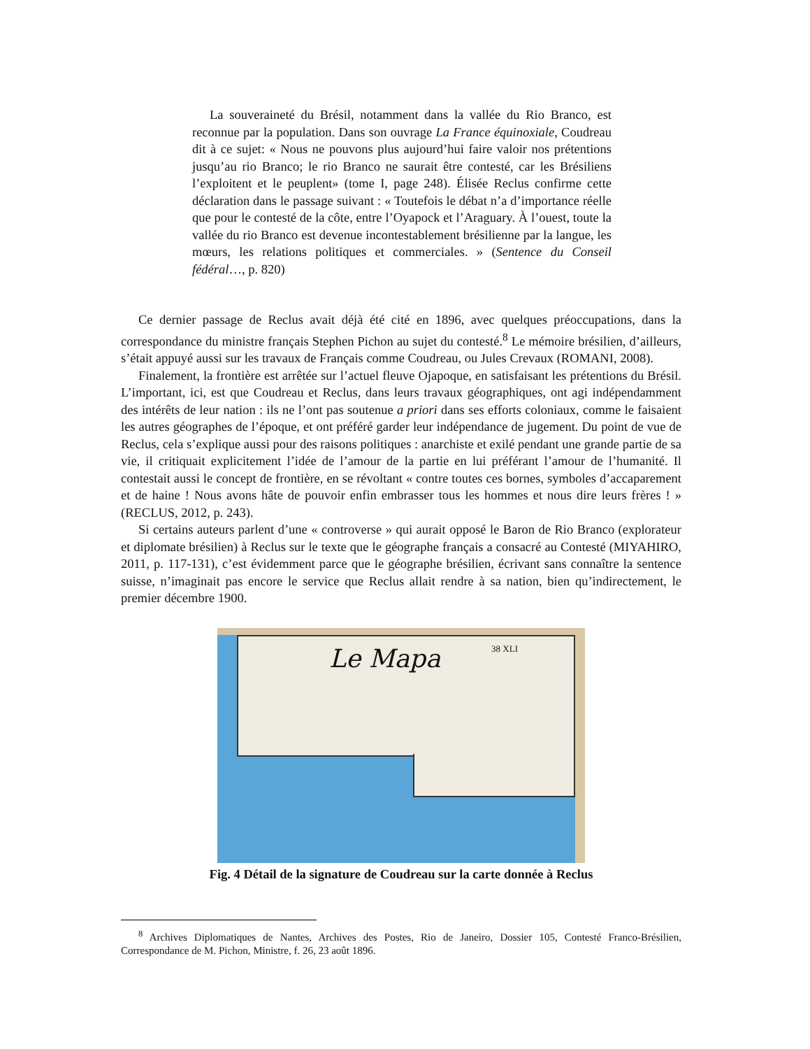La souveraineté du Brésil, notamment dans la vallée du Rio Branco, est reconnue par la population. Dans son ouvrage La France équinoxiale, Coudreau dit à ce sujet: « Nous ne pouvons plus aujourd’hui faire valoir nos prétentions jusqu’au rio Branco; le rio Branco ne saurait être contesté, car les Brésiliens l’exploitent et le peuplent» (tome I, page 248). Élisée Reclus confirme cette déclaration dans le passage suivant : « Toutefois le débat n’a d’importance réelle que pour le contesté de la côte, entre l’Oyapock et l’Araguary. À l’ouest, toute la vallée du rio Branco est devenue incontestablement brésilienne par la langue, les mœurs, les relations politiques et commerciales. » (Sentence du Conseil fédéral…, p. 820)
Ce dernier passage de Reclus avait déjà été cité en 1896, avec quelques préoccupations, dans la correspondance du ministre français Stephen Pichon au sujet du contesté.<sup>8</sup> Le mémoire brésilien, d’ailleurs, s’était appuyé aussi sur les travaux de Français comme Coudreau, ou Jules Crevaux (ROMANI, 2008).
Finalement, la frontière est arrêtée sur l’actuel fleuve Ojapoque, en satisfaisant les prétentions du Brésil. L’important, ici, est que Coudreau et Reclus, dans leurs travaux géographiques, ont agi indépendamment des intérêts de leur nation : ils ne l’ont pas soutenue a priori dans ses efforts coloniaux, comme le faisaient les autres géographes de l’époque, et ont préféré garder leur indépendance de jugement. Du point de vue de Reclus, cela s’explique aussi pour des raisons politiques : anarchiste et exilé pendant une grande partie de sa vie, il critiquait explicitement l’idée de l’amour de la partie en lui préférant l’amour de l’humanité. Il contestait aussi le concept de frontière, en se révoltant « contre toutes ces bornes, symboles d’accaparement et de haine ! Nous avons hâte de pouvoir enfin embrasser tous les hommes et nous dire leurs frères ! » (RECLUS, 2012, p. 243).
Si certains auteurs parlent d’une « controverse » qui aurait opposé le Baron de Rio Branco (explorateur et diplomate brésilien) à Reclus sur le texte que le géographe français a consacré au Contesté (MIYAHIRO, 2011, p. 117-131), c’est évidemment parce que le géographe brésilien, écrivant sans connaître la sentence suisse, n’imaginait pas encore le service que Reclus allait rendre à sa nation, bien qu’indirectement, le premier décembre 1900.
Le Mapa
38 XLI
Fig. 4 Détail de la signature de Coudreau sur la carte donnée à Reclus
<sup>8</sup> Archives Diplomatiques de Nantes, Archives des Postes, Rio de Janeiro, Dossier 105, Contesté Franco-Brésilien, Correspondance de M. Pichon, Ministre, f. 26, 23 août 1896.